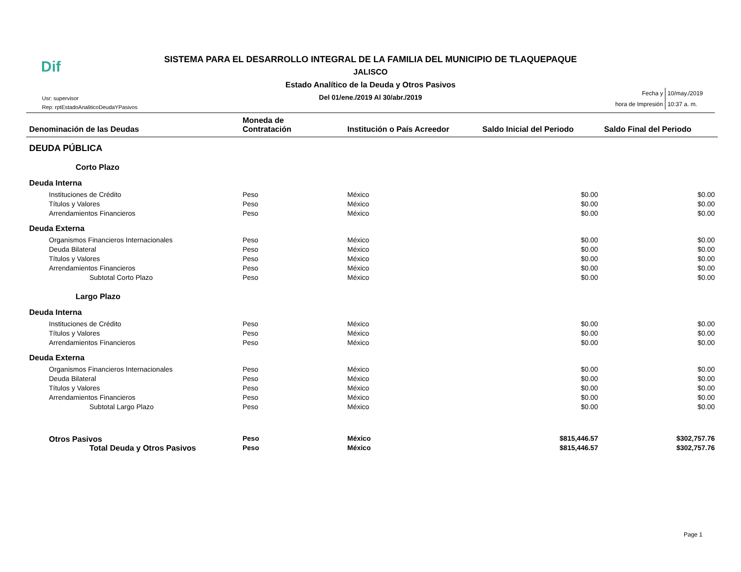Dif
SISTEMA PARA EL DESARROLLO INTEGRAL DE LA FAMILIA DEL MUNICIPIO DE TLAQUEPAQUE
JALISCO
Estado Analítico de la Deuda y Otros Pasivos
Del 01/ene./2019 Al 30/abr./2019
Usr: supervisor
Rep: rptEstadoAnaliticoDeudaYPasivos
| Fecha y | 10/may./2019 |
| hora de Impresión | 10:37 a. m. |
| Denominación de las Deudas | Moneda de Contratación | Institución o País Acreedor | Saldo Inicial del Periodo | Saldo Final del Periodo |
| --- | --- | --- | --- | --- |
| DEUDA PÚBLICA | | | | |
| Corto Plazo | | | | |
| Deuda Interna | | | | |
| Instituciones de Crédito | Peso | México | $0.00 | $0.00 |
| Títulos y Valores | Peso | México | $0.00 | $0.00 |
| Arrendamientos Financieros | Peso | México | $0.00 | $0.00 |
| Deuda Externa | | | | |
| Organismos Financieros Internacionales | Peso | México | $0.00 | $0.00 |
| Deuda Bilateral | Peso | México | $0.00 | $0.00 |
| Títulos y Valores | Peso | México | $0.00 | $0.00 |
| Arrendamientos Financieros | Peso | México | $0.00 | $0.00 |
| Subtotal Corto Plazo | Peso | México | $0.00 | $0.00 |
| Largo Plazo | | | | |
| Deuda Interna | | | | |
| Instituciones de Crédito | Peso | México | $0.00 | $0.00 |
| Títulos y Valores | Peso | México | $0.00 | $0.00 |
| Arrendamientos Financieros | Peso | México | $0.00 | $0.00 |
| Deuda Externa | | | | |
| Organismos Financieros Internacionales | Peso | México | $0.00 | $0.00 |
| Deuda Bilateral | Peso | México | $0.00 | $0.00 |
| Títulos y Valores | Peso | México | $0.00 | $0.00 |
| Arrendamientos Financieros | Peso | México | $0.00 | $0.00 |
| Subtotal Largo Plazo | Peso | México | $0.00 | $0.00 |
| Otros Pasivos | Peso | México | $815,446.57 | $302,757.76 |
| Total Deuda y Otros Pasivos | Peso | México | $815,446.57 | $302,757.76 |
Page 1